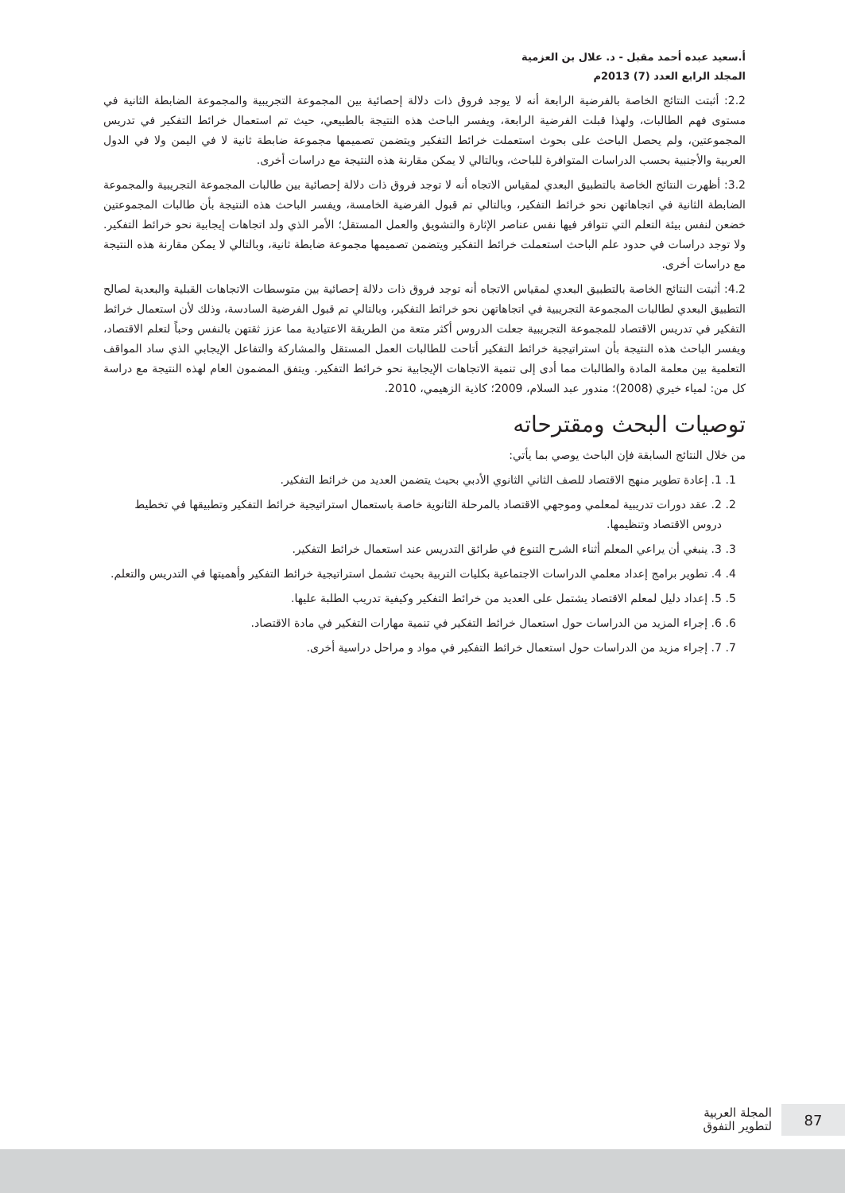أ.سعيد عبده أحمد مقبل - د. علال بن العزمية
المجلد الرابع العدد (7) 2013م
2.2: أثبتت النتائج الخاصة بالفرضية الرابعة أنه لا يوجد فروق ذات دلالة إحصائية بين المجموعة التجريبية والمجموعة الضابطة الثانية في مستوى فهم الطالبات، ولهذا قبلت الفرضية الرابعة، ويفسر الباحث هذه النتيجة بالطبيعي، حيث تم استعمال خرائط التفكير في تدريس المجموعتين، ولم يحصل الباحث على بحوث استعملت خرائط التفكير ويتضمن تصميمها مجموعة ضابطة ثانية لا في اليمن ولا في الدول العربية والأجنبية بحسب الدراسات المتوافرة للباحث، وبالتالي لا يمكن مقارنة هذه النتيجة مع دراسات أخرى.
3.2: أظهرت النتائج الخاصة بالتطبيق البعدي لمقياس الاتجاه أنه لا توجد فروق ذات دلالة إحصائية بين طالبات المجموعة التجريبية والمجموعة الضابطة الثانية في اتجاهاتهن نحو خرائط التفكير، وبالتالي تم قبول الفرضية الخامسة، ويفسر الباحث هذه النتيجة بأن طالبات المجموعتين خضعن لنفس بيئة التعلم التي تتوافر فيها نفس عناصر الإثارة والتشويق والعمل المستقل؛ الأمر الذي ولد اتجاهات إيجابية نحو خرائط التفكير. ولا توجد دراسات في حدود علم الباحث استعملت خرائط التفكير ويتضمن تصميمها مجموعة ضابطة ثانية، وبالتالي لا يمكن مقارنة هذه النتيجة مع دراسات أخرى.
4.2: أثبتت النتائج الخاصة بالتطبيق البعدي لمقياس الاتجاه أنه توجد فروق ذات دلالة إحصائية بين متوسطات الاتجاهات القبلية والبعدية لصالح التطبيق البعدي لطالبات المجموعة التجريبية في اتجاهاتهن نحو خرائط التفكير، وبالتالي تم قبول الفرضية السادسة، وذلك لأن استعمال خرائط التفكير في تدريس الاقتصاد للمجموعة التجريبية جعلت الدروس أكثر متعة من الطريقة الاعتيادية مما عزز ثقتهن بالنفس وحباً لتعلم الاقتصاد، ويفسر الباحث هذه النتيجة بأن استراتيجية خرائط التفكير أتاحت للطالبات العمل المستقل والمشاركة والتفاعل الإيجابي الذي ساد المواقف التعلمية بين معلمة المادة والطالبات مما أدى إلى تنمية الاتجاهات الإيجابية نحو خرائط التفكير. ويتفق المضمون العام لهذه النتيجة مع دراسة كل من: لمياء خيري (2008)؛ مندور عبد السلام، 2009؛ كاذية الزهيمي، 2010.
توصيات البحث ومقترحاته
من خلال النتائج السابقة فإن الباحث يوصي بما يأتي:
1. 1. إعادة تطوير منهج الاقتصاد للصف الثاني الثانوي الأدبي بحيث يتضمن العديد من خرائط التفكير.
2. 2. عقد دورات تدريبية لمعلمي وموجهي الاقتصاد بالمرحلة الثانوية خاصة باستعمال استراتيجية خرائط التفكير وتطبيقها في تخطيط دروس الاقتصاد وتنظيمها.
3. 3. ينبغي أن يراعي المعلم أثناء الشرح التنوع في طرائق التدريس عند استعمال خرائط التفكير.
4. 4. تطوير برامج إعداد معلمي الدراسات الاجتماعية بكليات التربية بحيث تشمل استراتيجية خرائط التفكير وأهميتها في التدريس والتعلم.
5. 5. إعداد دليل لمعلم الاقتصاد يشتمل على العديد من خرائط التفكير وكيفية تدريب الطلبة عليها.
6. 6. إجراء المزيد من الدراسات حول استعمال خرائط التفكير في تنمية مهارات التفكير في مادة الاقتصاد.
7. 7. إجراء مزيد من الدراسات حول استعمال خرائط التفكير في مواد و مراحل دراسية أخرى.
المجلة العربية
لتطوير التفوق
87